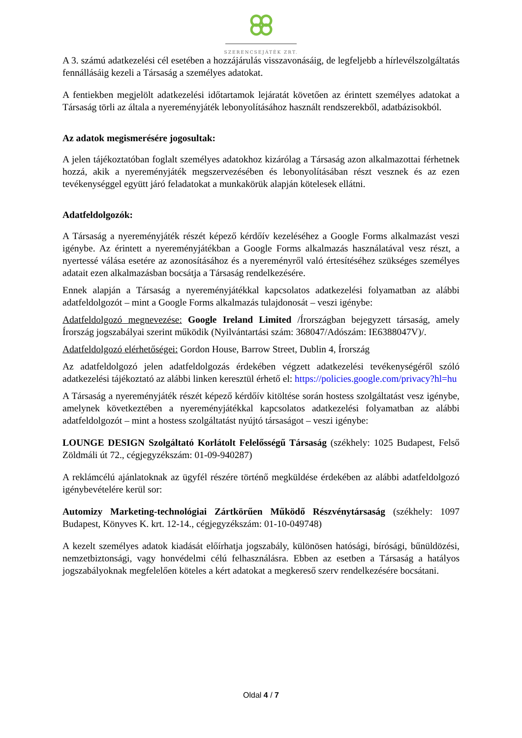SZERENCSEJÁTÉK ZRT.
A 3. számú adatkezelési cél esetében a hozzájárulás visszavonásáig, de legfeljebb a hírlevélszolgáltatás fennállásáig kezeli a Társaság a személyes adatokat.
A fentiekben megjelölt adatkezelési időtartamok lejáratát követően az érintett személyes adatokat a Társaság törli az általa a nyereményjáték lebonyolításához használt rendszerekből, adatbázisokból.
Az adatok megismerésére jogosultak:
A jelen tájékoztatóban foglalt személyes adatokhoz kizárólag a Társaság azon alkalmazottai férhetnek hozzá, akik a nyereményjáték megszervezésében és lebonyolításában részt vesznek és az ezen tevékenységgel együtt járó feladatokat a munkakörük alapján kötelesek ellátni.
Adatfeldolgozók:
A Társaság a nyereményjáték részét képező kérdőív kezeléséhez a Google Forms alkalmazást veszi igénybe. Az érintett a nyereményjátékban a Google Forms alkalmazás használatával vesz részt, a nyertessé válása esetére az azonosításához és a nyereményről való értesítéséhez szükséges személyes adatait ezen alkalmazásban bocsátja a Társaság rendelkezésére.
Ennek alapján a Társaság a nyereményjátékkal kapcsolatos adatkezelési folyamatban az alábbi adatfeldolgozót – mint a Google Forms alkalmazás tulajdonosát – veszi igénybe:
Adatfeldolgozó megnevezése: Google Ireland Limited /Írországban bejegyzett társaság, amely Írország jogszabályai szerint működik (Nyilvántartási szám: 368047/Adószám: IE6388047V)/.
Adatfeldolgozó elérhetőségei: Gordon House, Barrow Street, Dublin 4, Írország
Az adatfeldolgozó jelen adatfeldolgozás érdekében végzett adatkezelési tevékenységéről szóló adatkezelési tájékoztató az alábbi linken keresztül érhető el: https://policies.google.com/privacy?hl=hu
A Társaság a nyereményjáték részét képező kérdőív kitöltése során hostess szolgáltatást vesz igénybe, amelynek következtében a nyereményjátékkal kapcsolatos adatkezelési folyamatban az alábbi adatfeldolgozót – mint a hostess szolgáltatást nyújtó társaságot – veszi igénybe:
LOUNGE DESIGN Szolgáltató Korlátolt Felelősségű Társaság (székhely: 1025 Budapest, Felső Zöldmáli út 72., cégjegyzékszám: 01-09-940287)
A reklámcélú ajánlatoknak az ügyfél részére történő megküldése érdekében az alábbi adatfeldolgozó igénybevételére kerül sor:
Automizy Marketing-technológiai Zártkörűen Működő Részvénytársaság (székhely: 1097 Budapest, Könyves K. krt. 12-14., cégjegyzékszám: 01-10-049748)
A kezelt személyes adatok kiadását előírhatja jogszabály, különösen hatósági, bírósági, bűnüldözési, nemzetbiztonsági, vagy honvédelmi célú felhasználásra. Ebben az esetben a Társaság a hatályos jogszabályoknak megfelelően köteles a kért adatokat a megkereső szerv rendelkezésére bocsátani.
Oldal 4 / 7